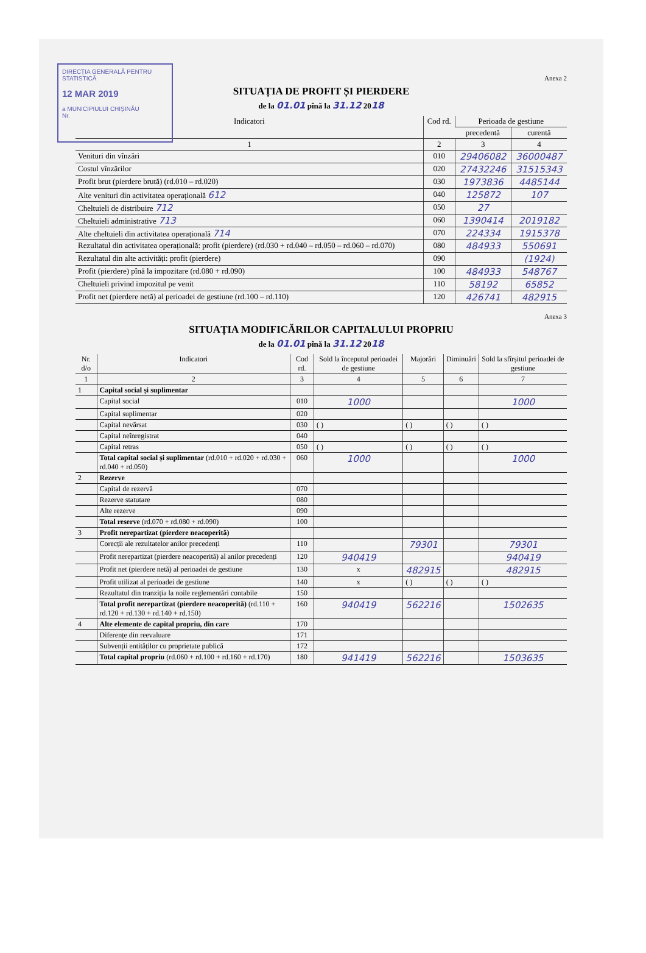DIRECȚIA GENERALĂ PENTRU STATISTICĂ
12 MAR 2019
a MUNICIPIULUI CHIȘINĂU
Nr.
Anexa 2
SITUAȚIA DE PROFIT ȘI PIERDERE
de la 01.01 pînă la 31.12 2018
| Indicatori | Cod rd. | Perioada de gestiune | |
| --- | --- | --- | --- |
| | | precedentă | curentă |
| 1 | 2 | 3 | 4 |
| Venituri din vînzări | 010 | 29406082 | 36000487 |
| Costul vînzărilor | 020 | 27432246 | 31515343 |
| Profit brut (pierdere brută) (rd.010 – rd.020) | 030 | 1973836 | 4485144 |
| Alte venituri din activitatea operațională 612 | 040 | 125872 | 107 |
| Cheltuieli de distribuire 712 | 050 | 27 | |
| Cheltuieli administrative 713 | 060 | 1390414 | 2019182 |
| Alte cheltuieli din activitatea operațională 714 | 070 | 224334 | 1915378 |
| Rezultatul din activitatea operațională: profit (pierdere) (rd.030 + rd.040 – rd.050 – rd.060 – rd.070) | 080 | 484933 | 550691 |
| Rezultatul din alte activități: profit (pierdere) | 090 | | (1924) |
| Profit (pierdere) pînă la impozitare (rd.080 + rd.090) | 100 | 484933 | 548767 |
| Cheltuieli privind impozitul pe venit | 110 | 58192 | 65852 |
| Profit net (pierdere netă) al perioadei de gestiune (rd.100 – rd.110) | 120 | 426741 | 482915 |
Anexa 3
SITUAȚIA MODIFICĂRILOR CAPITALULUI PROPRIU
de la 01.01 pînă la 31.12 2018
| Nr. d/o | Indicatori | Cod rd. | Sold la începutul perioadei de gestiune | Majorări | Diminuări | Sold la sfîrșitul perioadei de gestiune |
| --- | --- | --- | --- | --- | --- | --- |
| 1 | 2 | 3 | 4 | 5 | 6 | 7 |
| 1 | Capital social și suplimentar | | | | | |
| | Capital social | 010 | 1000 | | | 1000 |
| | Capital suplimentar | 020 | | | | |
| | Capital nevărsat | 030 | ( ) | ( ) | ( ) | ( ) |
| | Capital neînregistrat | 040 | | | | |
| | Capital retras | 050 | ( ) | ( ) | ( ) | ( ) |
| | Total capital social și suplimentar (rd.010 + rd.020 + rd.030 + rd.040 + rd.050) | 060 | 1000 | | | 1000 |
| 2 | Rezerve | | | | | |
| | Capital de rezervă | 070 | | | | |
| | Rezerve statutare | 080 | | | | |
| | Alte rezerve | 090 | | | | |
| | Total reserve (rd.070 + rd.080 + rd.090) | 100 | | | | |
| 3 | Profit nerepartizat (pierdere neacoperită) | | | | | |
| | Corecții ale rezultatelor anilor precedenți | 110 | | 79301 | | 79301 |
| | Profit nerepartizat (pierdere neacoperită) al anilor precedenți | 120 | 940419 | | | 940419 |
| | Profit net (pierdere netă) al perioadei de gestiune | 130 | x | 482915 | | 482915 |
| | Profit utilizat al perioadei de gestiune | 140 | x | ( ) | ( ) | ( ) |
| | Rezultatul din tranziția la noile reglementări contabile | 150 | | | | |
| | Total profit nerepartizat (pierdere neacoperită) (rd.110 + rd.120 + rd.130 + rd.140 + rd.150) | 160 | 940419 | 562216 | | 1502635 |
| 4 | Alte elemente de capital propriu, din care | 170 | | | | |
| | Diferențe din reevaluare | 171 | | | | |
| | Subvenții entităților cu proprietate publică | 172 | | | | |
| | Total capital propriu (rd.060 + rd.100 + rd.160 + rd.170) | 180 | 941419 | 562216 | | 1503635 |